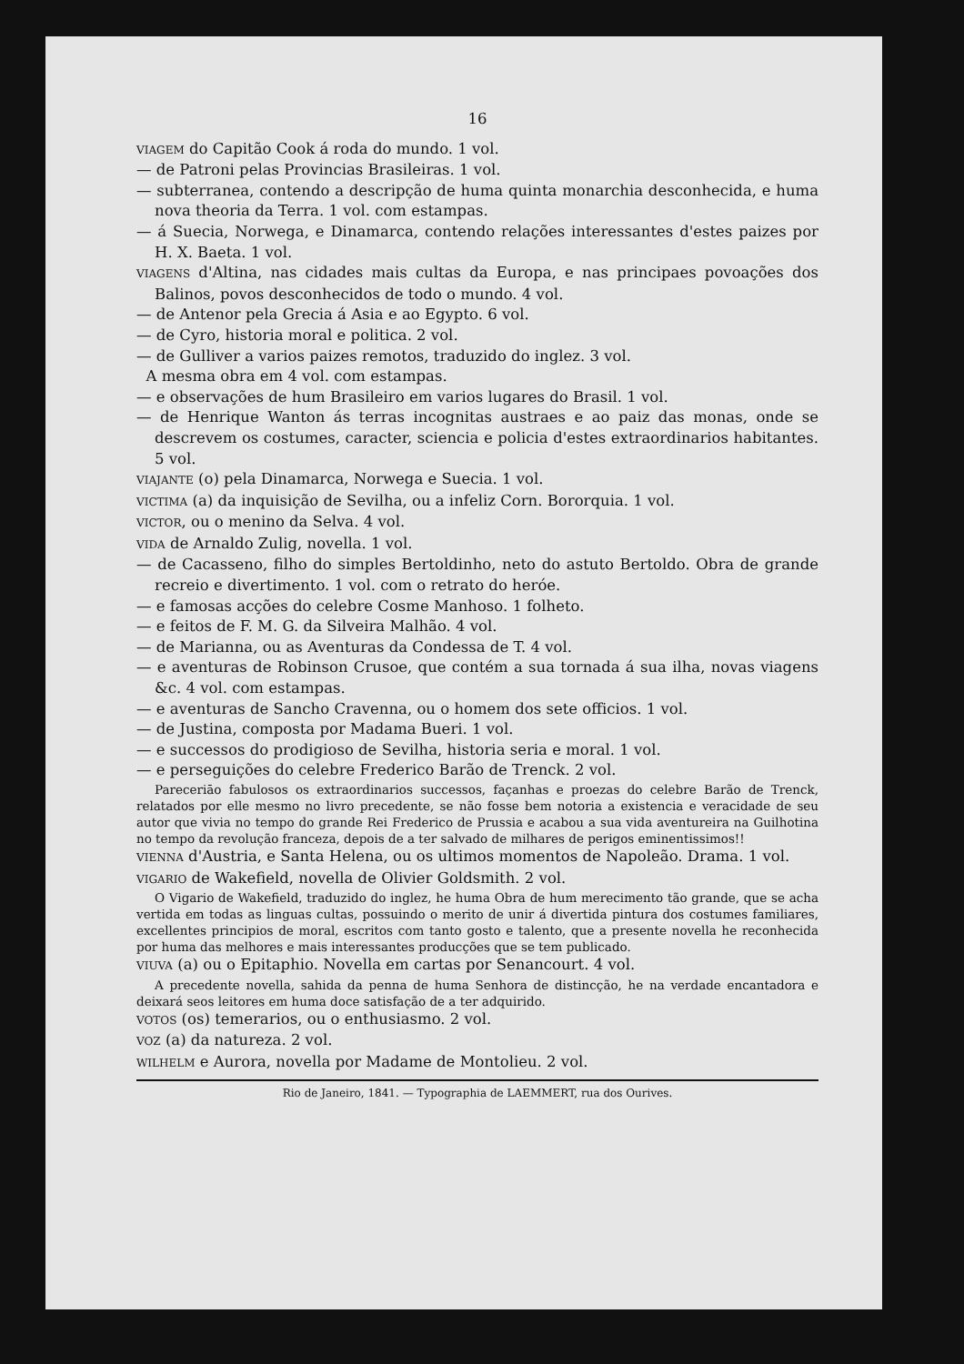16
VIAGEM do Capitão Cook á roda do mundo. 1 vol.
— de Patroni pelas Provincias Brasileiras. 1 vol.
— subterranea, contendo a descripção de huma quinta monarchia desconhecida, e huma nova theoria da Terra. 1 vol. com estampas.
— á Suecia, Norwega, e Dinamarca, contendo relações interessantes d'estes paizes por H. X. Baeta. 1 vol.
VIAGENS d'Altina, nas cidades mais cultas da Europa, e nas principaes povoações dos Balinos, povos desconhecidos de todo o mundo. 4 vol.
— de Antenor pela Grecia á Asia e ao Egypto. 6 vol.
— de Cyro, historia moral e politica. 2 vol.
— de Gulliver a varios paizes remotos, traduzido do inglez. 3 vol.
A mesma obra em 4 vol. com estampas.
— e observações de hum Brasileiro em varios lugares do Brasil. 1 vol.
— de Henrique Wanton ás terras incognitas austraes e ao paiz das monas, onde se descrevem os costumes, caracter, sciencia e policia d'estes extraordinarios habitantes. 5 vol.
VIAJANTE (o) pela Dinamarca, Norwega e Suecia. 1 vol.
VICTIMA (a) da inquisição de Sevilha, ou a infeliz Corn. Bororquia. 1 vol.
VICTOR, ou o menino da Selva. 4 vol.
VIDA de Arnaldo Zulig, novella. 1 vol.
— de Cacasseno, filho do simples Bertoldinho, neto do astuto Bertoldo. Obra de grande recreio e divertimento. 1 vol. com o retrato do heróe.
— e famosas acções do celebre Cosme Manhoso. 1 folheto.
— e feitos de F. M. G. da Silveira Malhão. 4 vol.
— de Marianna, ou as Aventuras da Condessa de T. 4 vol.
— e aventuras de Robinson Crusoe, que contém a sua tornada á sua ilha, novas viagens &c. 4 vol. com estampas.
— e aventuras de Sancho Cravenna, ou o homem dos sete officios. 1 vol.
— de Justina, composta por Madama Bueri. 1 vol.
— e successos do prodigioso de Sevilha, historia seria e moral. 1 vol.
— e perseguições do celebre Frederico Barão de Trenck. 2 vol.
Pareceriāo fabulosos os extraordinarios successos, façanhas e proezas do celebre Barão de Trenck, relatados por elle mesmo no livro precedente, se não fosse bem notoria a existencia e veracidade de seu autor que vivia no tempo do grande Rei Frederico de Prussia e acabou a sua vida aventureira na Guilhotina no tempo da revolução franceza, depois de a ter salvado de milhares de perigos eminentissimos!!
VIENNA d'Austria, e Santa Helena, ou os ultimos momentos de Napoleão. Drama. 1 vol.
VIGARIO de Wakefield, novella de Olivier Goldsmith. 2 vol.
O Vigario de Wakefield, traduzido do inglez, he huma Obra de hum merecimento tão grande, que se acha vertida em todas as linguas cultas, possuindo o merito de unir á divertida pintura dos costumes familiares, excellentes principios de moral, escritos com tanto gosto e talento, que a presente novella he reconhecida por huma das melhores e mais interessantes producções que se tem publicado.
VIUVA (a) ou o Epitaphio. Novella em cartas por Senancourt. 4 vol.
A precedente novella, sahida da penna de huma Senhora de distincção, he na verdade encantadora e deixará seos leitores em huma doce satisfação de a ter adquirido.
VOTOS (os) temerarios, ou o enthusiasmo. 2 vol.
VOZ (a) da natureza. 2 vol.
WILHELM e Aurora, novella por Madame de Montolieu. 2 vol.
Rio de Janeiro, 1841. — Typographia de LAEMMERT, rua dos Ourives.